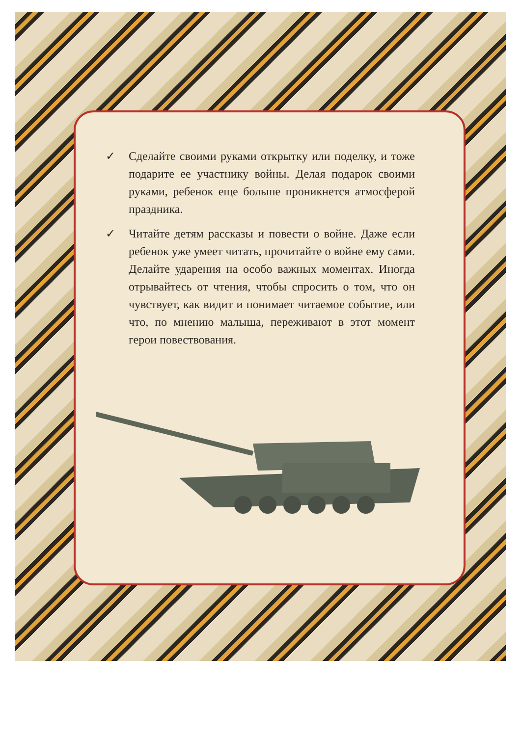✓ Сделайте своими руками открытку или поделку, и тоже подарите ее участнику войны. Делая подарок своими руками, ребенок еще больше проникнется атмосферой праздника.
✓ Читайте детям рассказы и повести о войне. Даже если ребенок уже умеет читать, прочитайте о войне ему сами. Делайте ударения на особо важных моментах. Иногда отрывайтесь от чтения, чтобы спросить о том, что он чувствует, как видит и понимает читаемое событие, или что, по мнению малыша, переживают в этот момент герои повествования.